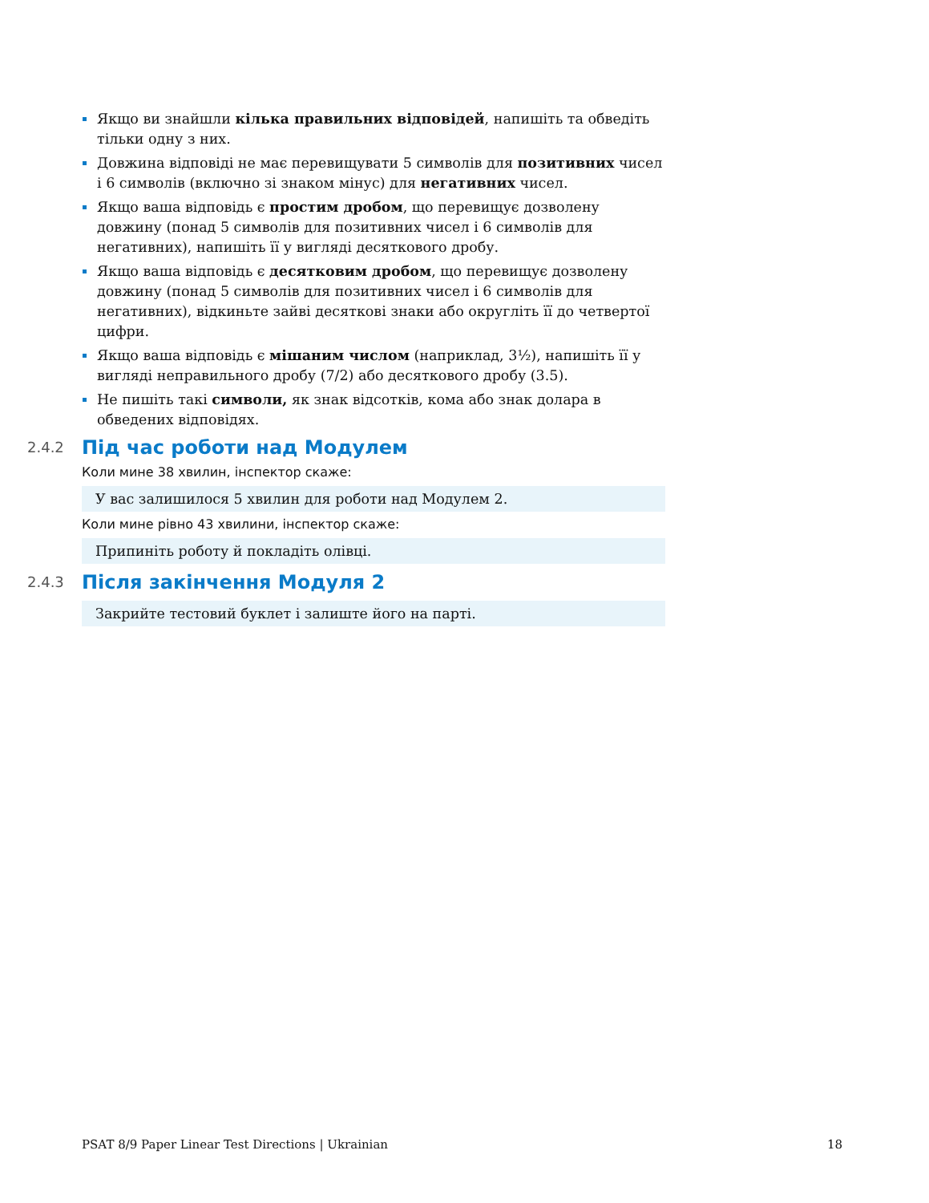Якщо ви знайшли кілька правильних відповідей, напишіть та обведіть тільки одну з них.
Довжина відповіді не має перевищувати 5 символів для позитивних чисел і 6 символів (включно зі знаком мінус) для негативних чисел.
Якщо ваша відповідь є простим дробом, що перевищує дозволену довжину (понад 5 символів для позитивних чисел і 6 символів для негативних), напишіть її у вигляді десяткового дробу.
Якщо ваша відповідь є десятковим дробом, що перевищує дозволену довжину (понад 5 символів для позитивних чисел і 6 символів для негативних), відкиньте зайві десяткові знаки або округліть її до четвертої цифри.
Якщо ваша відповідь є мішаним числом (наприклад, 3½), напишіть її у вигляді неправильного дробу (7/2) або десяткового дробу (3.5).
Не пишіть такі символи, як знак відсотків, кома або знак долара в обведених відповідях.
2.4.2 Під час роботи над Модулем
Коли мине 38 хвилин, інспектор скаже:
У вас залишилося 5 хвилин для роботи над Модулем 2.
Коли мине рівно 43 хвилини, інспектор скаже:
Припиніть роботу й покладіть олівці.
2.4.3 Після закінчення Модуля 2
Закрийте тестовий буклет і залиште його на парті.
PSAT 8/9 Paper Linear Test Directions | Ukrainian 18